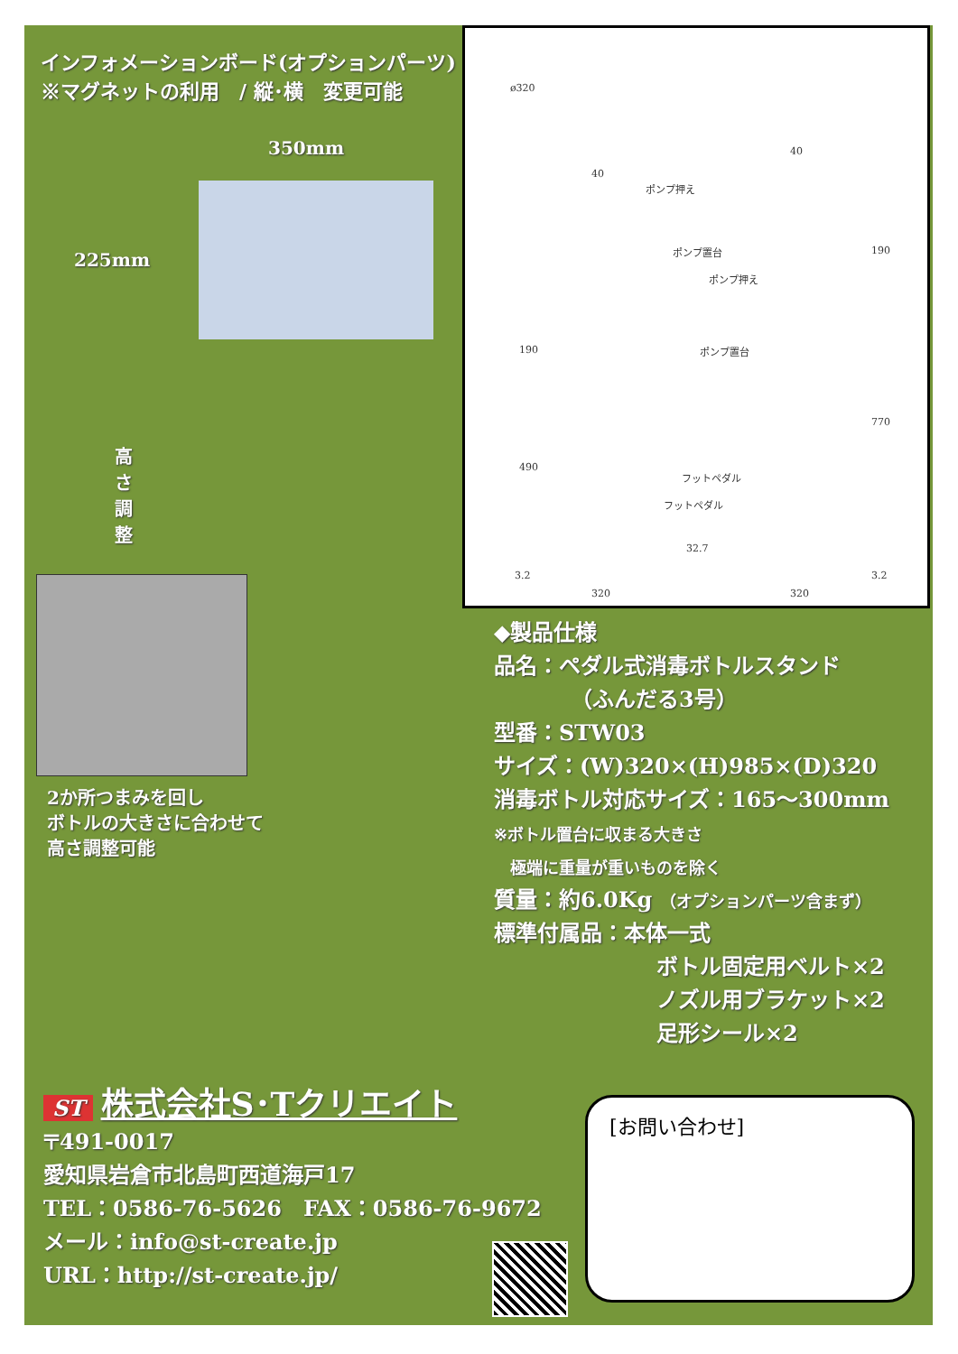インフォメーションボード(オプションパーツ)
※マグネットの利用　/ 縦･横　変更可能
350mm
225mm
高 さ 調 整
2か所つまみを回し
ボトルの大きさに合わせて
高さ調整可能
ø320
40
40
ポンプ押え
ポンプ置台
ポンプ押え
ポンプ置台 190
190
490
770
フットペダル
フットペダル
32.7
3.2 3.2
320 320
◆製品仕様
品名：ペダル式消毒ボトルスタンド
（ふんだる3号）
型番：STW03
サイズ：(W)320×(H)985×(D)320
消毒ボトル対応サイズ：165～300mm
※ボトル置台に収まる大きさ
　極端に重量が重いものを除く
質量：約6.0Kg （オプションパーツ含まず）
標準付属品：本体一式
ボトル固定用ベルト×2
ノズル用ブラケット×2
足形シール×2
ST 株式会社S･Tクリエイト
〒491-0017
愛知県岩倉市北島町西道海戸17
TEL：0586-76-5626　FAX：0586-76-9672
メール：info@st-create.jp
URL：http://st-create.jp/
[お問い合わせ]